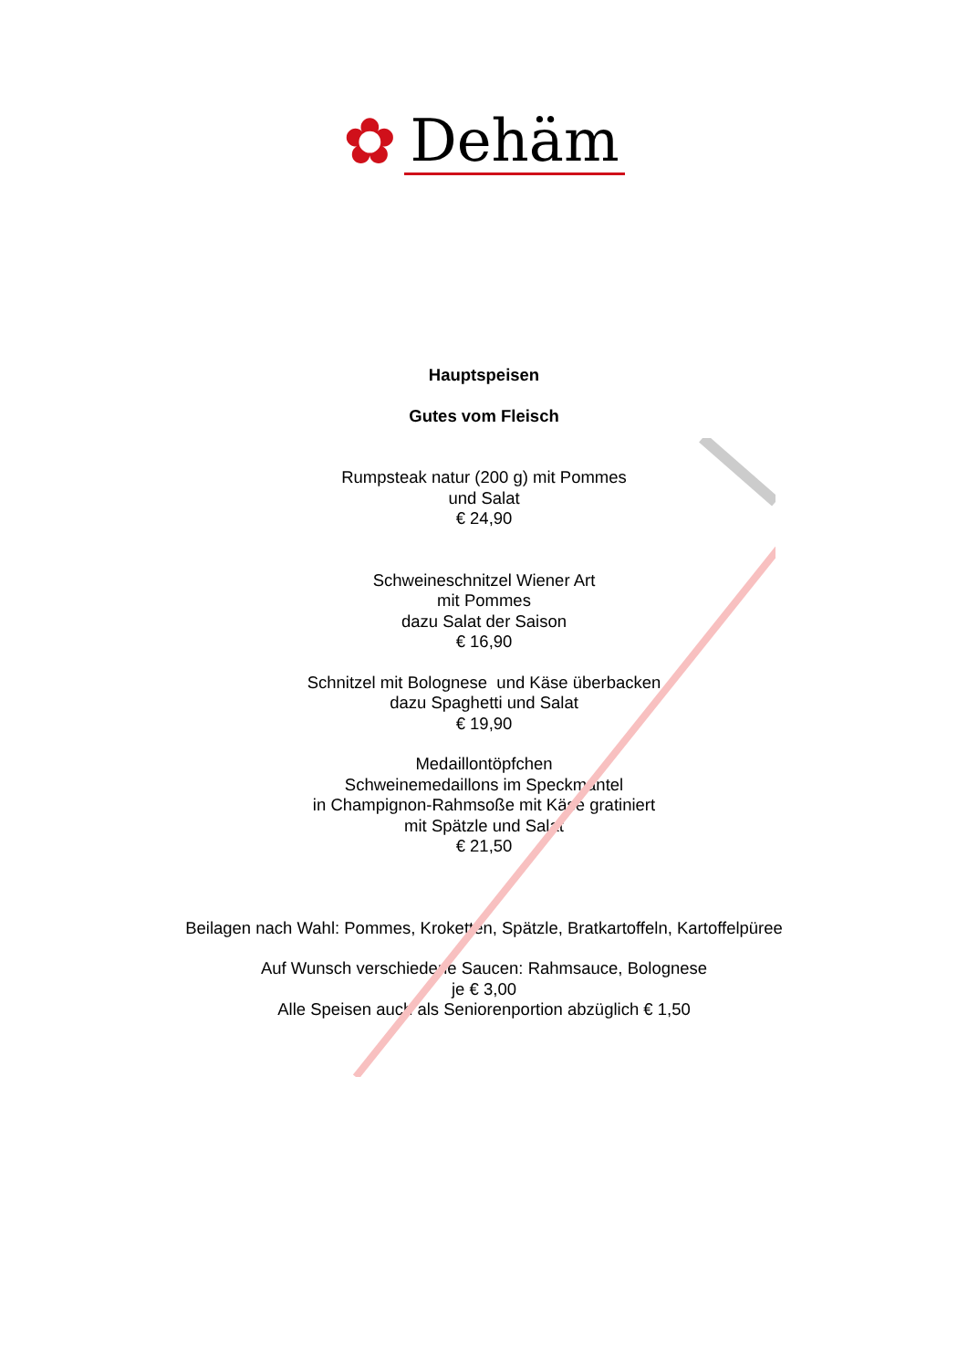✿ Dehäm
Hauptspeisen
Gutes vom Fleisch
Rumpsteak natur (200 g) mit Pommes
und Salat
€ 24,90
Schweineschnitzel Wiener Art
mit Pommes
dazu Salat der Saison
€ 16,90
Schnitzel mit Bolognese und Käse überbacken
dazu Spaghetti und Salat
€ 19,90
Medaillontöpfchen
Schweinemedaillons im Speckmantel
in Champignon-Rahmsoße mit Käse gratiniert
mit Spätzle und Salat
€ 21,50
Beilagen nach Wahl: Pommes, Kroketten, Spätzle, Bratkartoffeln, Kartoffelpüree
Auf Wunsch verschiedene Saucen: Rahmsauce, Bolognese
je € 3,00
Alle Speisen auch als Seniorenportion abzüglich € 1,50